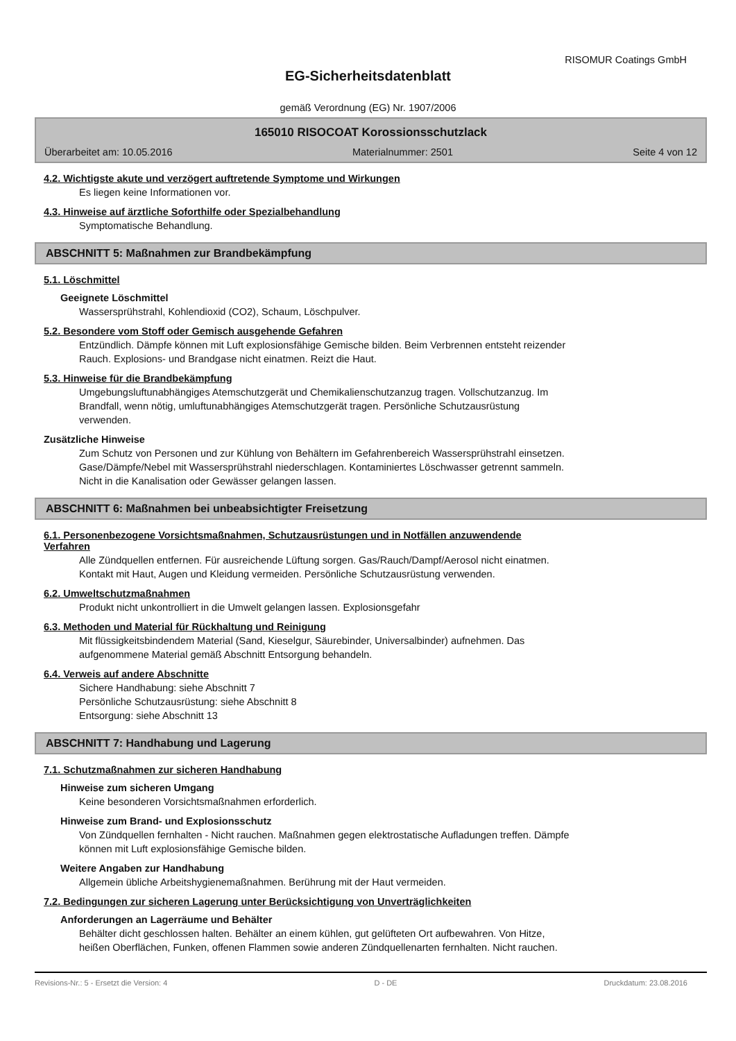RISOMUR Coatings GmbH
EG-Sicherheitsdatenblatt
gemäß Verordnung (EG) Nr. 1907/2006
165010 RISOCOAT Korossionsschutzlack
Überarbeitet am: 10.05.2016 Materialnummer: 2501 Seite 4 von 12
4.2. Wichtigste akute und verzögert auftretende Symptome und Wirkungen
Es liegen keine Informationen vor.
4.3. Hinweise auf ärztliche Soforthilfe oder Spezialbehandlung
Symptomatische Behandlung.
ABSCHNITT 5: Maßnahmen zur Brandbekämpfung
5.1. Löschmittel
Geeignete Löschmittel
Wassersprühstrahl, Kohlendioxid (CO2), Schaum, Löschpulver.
5.2. Besondere vom Stoff oder Gemisch ausgehende Gefahren
Entzündlich. Dämpfe können mit Luft explosionsfähige Gemische bilden. Beim Verbrennen entsteht reizender
Rauch. Explosions- und Brandgase nicht einatmen. Reizt die Haut.
5.3. Hinweise für die Brandbekämpfung
Umgebungsluftunabhängiges Atemschutzgerät und Chemikalienschutzanzug tragen. Vollschutzanzug. Im
Brandfall, wenn nötig, umluftunabhängiges Atemschutzgerät tragen. Persönliche Schutzausrüstung
verwenden.
Zusätzliche Hinweise
Zum Schutz von Personen und zur Kühlung von Behältern im Gefahrenbereich Wassersprühstrahl einsetzen.
Gase/Dämpfe/Nebel mit Wassersprühstrahl niederschlagen. Kontaminiertes Löschwasser getrennt sammeln.
Nicht in die Kanalisation oder Gewässer gelangen lassen.
ABSCHNITT 6: Maßnahmen bei unbeabsichtigter Freisetzung
6.1. Personenbezogene Vorsichtsmaßnahmen, Schutzausrüstungen und in Notfällen anzuwendende
Verfahren
Alle Zündquellen entfernen. Für ausreichende Lüftung sorgen. Gas/Rauch/Dampf/Aerosol nicht einatmen.
Kontakt mit Haut, Augen und Kleidung vermeiden. Persönliche Schutzausrüstung verwenden.
6.2. Umweltschutzmaßnahmen
Produkt nicht unkontrolliert in die Umwelt gelangen lassen. Explosionsgefahr
6.3. Methoden und Material für Rückhaltung und Reinigung
Mit flüssigkeitsbindendem Material (Sand, Kieselgur, Säurebinder, Universalbinder) aufnehmen. Das
aufgenommene Material gemäß Abschnitt Entsorgung behandeln.
6.4. Verweis auf andere Abschnitte
Sichere Handhabung: siehe Abschnitt 7
Persönliche Schutzausrüstung: siehe Abschnitt 8
Entsorgung: siehe Abschnitt 13
ABSCHNITT 7: Handhabung und Lagerung
7.1. Schutzmaßnahmen zur sicheren Handhabung
Hinweise zum sicheren Umgang
Keine besonderen Vorsichtsmaßnahmen erforderlich.
Hinweise zum Brand- und Explosionsschutz
Von Zündquellen fernhalten - Nicht rauchen. Maßnahmen gegen elektrostatische Aufladungen treffen. Dämpfe
können mit Luft explosionsfähige Gemische bilden.
Weitere Angaben zur Handhabung
Allgemein übliche Arbeitshygienemaßnahmen. Berührung mit der Haut vermeiden.
7.2. Bedingungen zur sicheren Lagerung unter Berücksichtigung von Unverträglichkeiten
Anforderungen an Lagerräume und Behälter
Behälter dicht geschlossen halten. Behälter an einem kühlen, gut gelüfteten Ort aufbewahren. Von Hitze,
heißen Oberflächen, Funken, offenen Flammen sowie anderen Zündquellenarten fernhalten. Nicht rauchen.
Revisions-Nr.: 5 - Ersetzt die Version: 4 D - DE Druckdatum: 23.08.2016